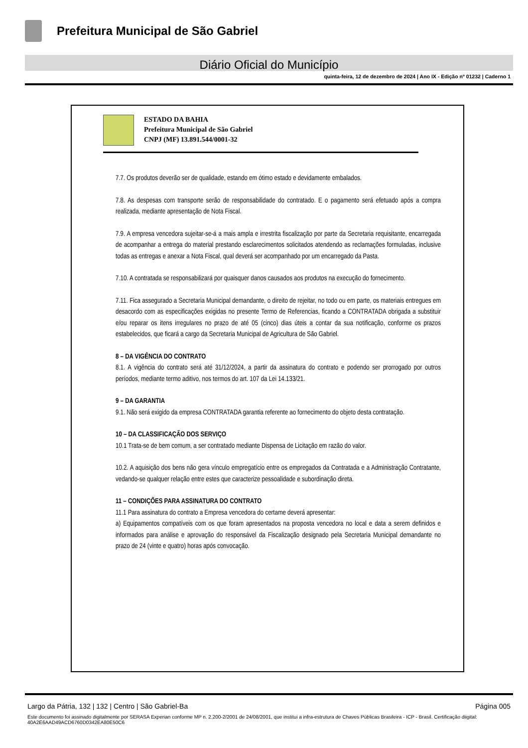Prefeitura Municipal de São Gabriel
Diário Oficial do Município
quinta-feira, 12 de dezembro de 2024 | Ano IX - Edição nº 01232 | Caderno 1
ESTADO DA BAHIA
Prefeitura Municipal de São Gabriel
CNPJ (MF) 13.891.544/0001-32
7.7. Os produtos deverão ser de qualidade, estando em ótimo estado e devidamente embalados.
7.8. As despesas com transporte serão de responsabilidade do contratado. E o pagamento será efetuado após a compra realizada, mediante apresentação de Nota Fiscal.
7.9. A empresa vencedora sujeitar-se-á a mais ampla e irrestrita fiscalização por parte da Secretaria requisitante, encarregada de acompanhar a entrega do material prestando esclarecimentos solicitados atendendo as reclamações formuladas, inclusive todas as entregas e anexar a Nota Fiscal, qual deverá ser acompanhado por um encarregado da Pasta.
7.10. A contratada se responsabilizará por quaisquer danos causados aos produtos na execução do fornecimento.
7.11. Fica assegurado a Secretaria Municipal demandante, o direito de rejeitar, no todo ou em parte, os materiais entregues em desacordo com as especificações exigidas no presente Termo de Referencias, ficando a CONTRATADA obrigada a substituir e/ou reparar os itens irregulares no prazo de até 05 (cinco) dias úteis a contar da sua notificação, conforme os prazos estabelecidos, que ficará a cargo da Secretaria Municipal de Agricultura de São Gabriel.
8 – DA VIGÊNCIA DO CONTRATO
8.1. A vigência do contrato será até 31/12/2024, a partir da assinatura do contrato e podendo ser prorrogado por outros períodos, mediante termo aditivo, nos termos do art. 107 da Lei 14.133/21.
9 – DA GARANTIA
9.1. Não será exigido da empresa CONTRATADA garantia referente ao fornecimento do objeto desta contratação.
10 – DA CLASSIFICAÇÃO DOS SERVIÇO
10.1 Trata-se de bem comum, a ser contratado mediante Dispensa de Licitação em razão do valor.
10.2. A aquisição dos bens não gera vínculo empregatício entre os empregados da Contratada e a Administração Contratante, vedando-se qualquer relação entre estes que caracterize pessoalidade e subordinação direta.
11 – CONDIÇÕES PARA ASSINATURA DO CONTRATO
11.1 Para assinatura do contrato a Empresa vencedora do certame deverá apresentar:
a) Equipamentos compatíveis com os que foram apresentados na proposta vencedora no local e data a serem definidos e informados para análise e aprovação do responsável da Fiscalização designado pela Secretaria Municipal demandante no prazo de 24 (vinte e quatro) horas após convocação.
Largo da Pátria, 132 | 132 | Centro | São Gabriel-Ba Página 005
Este documento foi assinado digitalmente por SERASA Experian conforme MP n. 2.200-2/2001 de 24/08/2001, que institui a infra-estrutura de Chaves Públicas Brasileira - ICP - Brasil. Certificação diigital: 40A2E6AAD49ACD6760D0342EA80E50C6